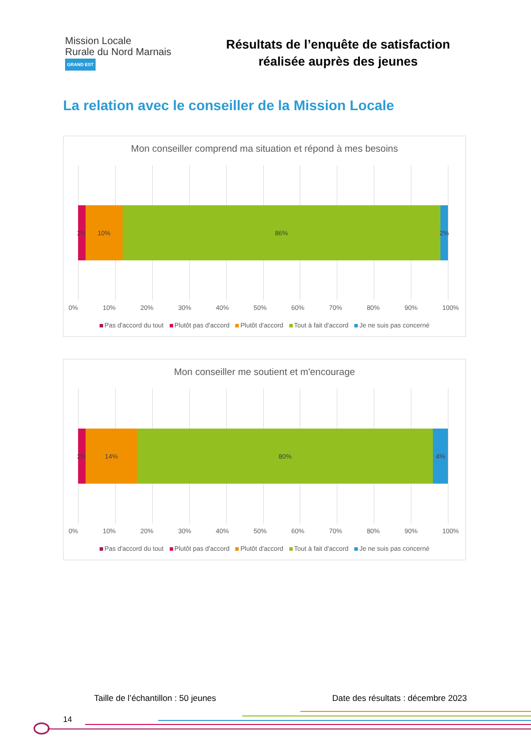Mission Locale
Rurale du Nord Marnais
GRAND EST
Résultats de l’enquête de satisfaction
réalisée auprès des jeunes
La relation avec le conseiller de la Mission Locale
Mon conseiller comprend ma situation et répond à mes besoins
2% 10% 86% 2%
0% 10% 20% 30% 40% 50% 60% 70% 80% 90% 100%
Pas d'accord du tout Plutôt pas d'accord Plutôt d'accord Tout à fait d'accord Je ne suis pas concerné
Mon conseiller me soutient et m'encourage
2% 14% 80% 4%
0% 10% 20% 30% 40% 50% 60% 70% 80% 90% 100%
Pas d'accord du tout Plutôt pas d'accord Plutôt d'accord Tout à fait d'accord Je ne suis pas concerné
Taille de l’échantillon : 50 jeunes Date des résultats : décembre 2023
14